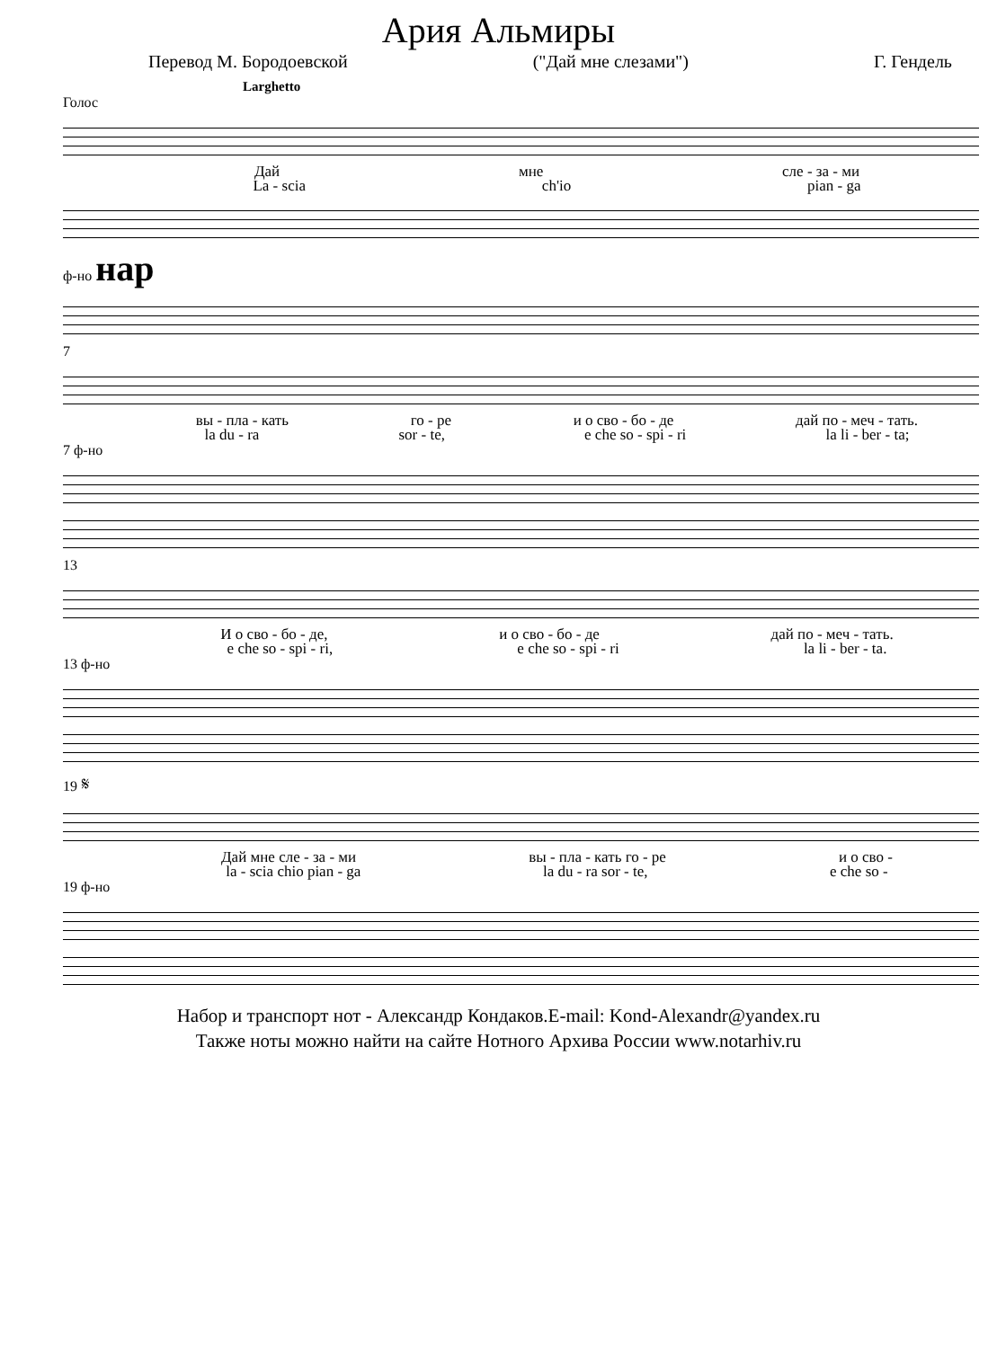Ария Альмиры
Перевод М. Бородоевской ("Дай мне слезами") Г. Гендель
Larghetto
Голос
Дай мне сле - за - ми
La - scia ch'io pian - ga
ф-но нар
7
вы - пла - кать го - ре и о сво - бо - де дай по - меч - тать.
la du - ra sor - te, e che so - spi - ri la li - ber - ta;
7 ф-но
13
И о сво - бо - де, и о сво - бо - де дай по - меч - тать.
e che so - spi - ri, e che so - spi - ri la li - ber - ta.
13 ф-но
19 𝄋
Дай мне сле - за - ми вы - пла - кать го - ре и о сво -
la - scia chio pian - ga la du - ra sor - te, e che so -
19 ф-но
Набор и транспорт нот - Александр Кондаков.E-mail: Kond-Alexandr@yandex.ru
Также ноты можно найти на сайте Нотного Архива России www.notarhiv.ru